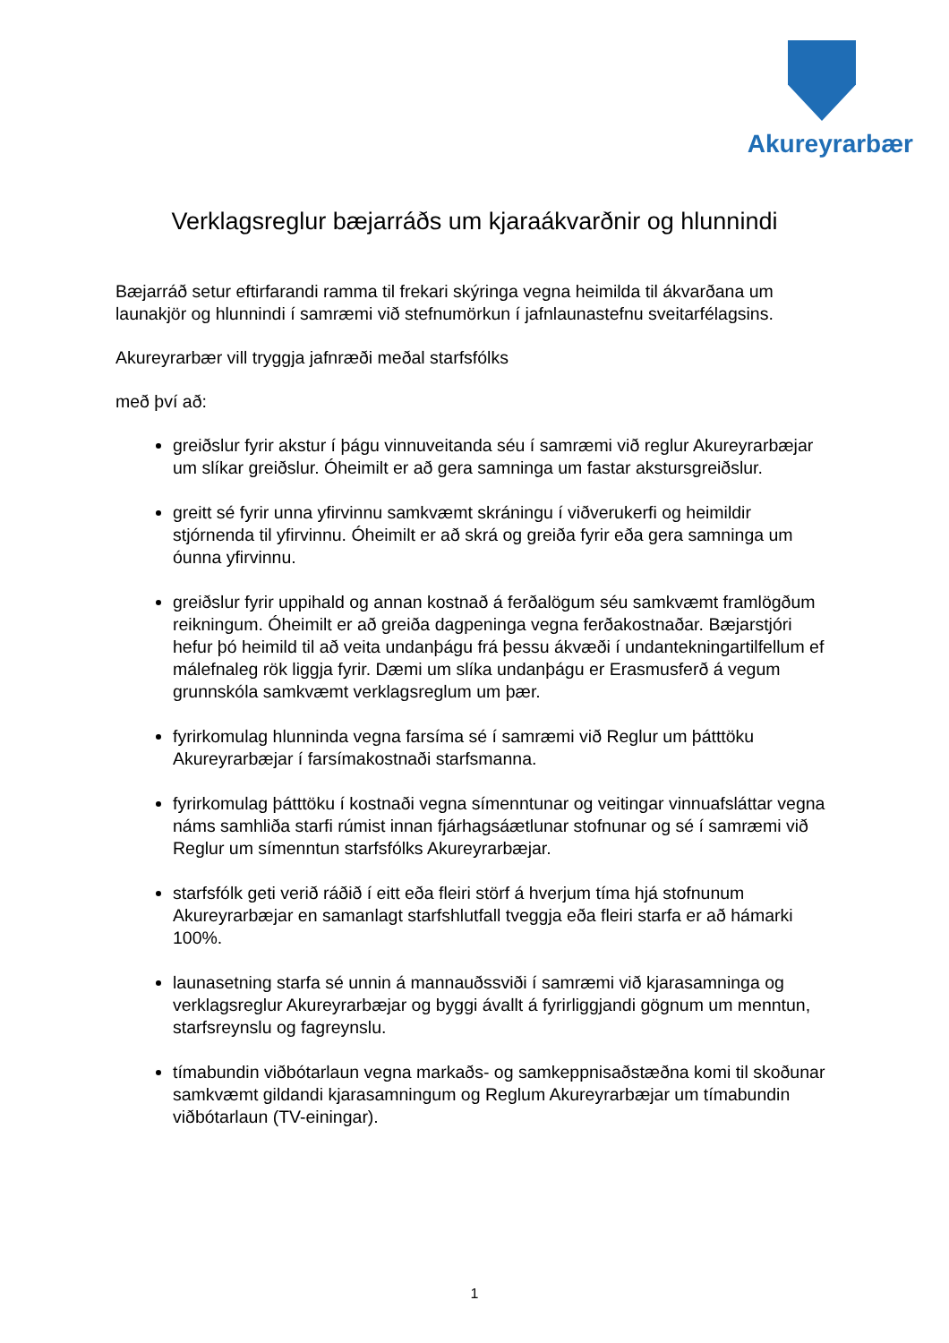Akureyrarbær
Verklagsreglur bæjarráðs um kjaraákvarðnir og hlunnindi
Bæjarráð setur eftirfarandi ramma til frekari skýringa vegna heimilda til ákvarðana um launakjör og hlunnindi í samræmi við stefnumörkun í jafnlaunastefnu sveitarfélagsins.
Akureyrarbær vill tryggja jafnræði meðal starfsfólks
með því að:
greiðslur fyrir akstur í þágu vinnuveitanda séu í samræmi við reglur Akureyrarbæjar um slíkar greiðslur. Óheimilt er að gera samninga um fastar akstursgreiðslur.
greitt sé fyrir unna yfirvinnu samkvæmt skráningu í viðverukerfi og heimildir stjórnenda til yfirvinnu. Óheimilt er að skrá og greiða fyrir eða gera samninga um óunna yfirvinnu.
greiðslur fyrir uppihald og annan kostnað á ferðalögum séu samkvæmt framlögðum reikningum. Óheimilt er að greiða dagpeninga vegna ferðakostnaðar. Bæjarstjóri hefur þó heimild til að veita undanþágu frá þessu ákvæði í undantekningartilfellum ef málefnaleg rök liggja fyrir. Dæmi um slíka undanþágu er Erasmusferð á vegum grunnskóla samkvæmt verklagsreglum um þær.
fyrirkomulag hlunninda vegna farsíma sé í samræmi við Reglur um þátttöku Akureyrarbæjar í farsímakostnaði starfsmanna.
fyrirkomulag þátttöku í kostnaði vegna símenntunar og veitingar vinnuafsláttar vegna náms samhliða starfi rúmist innan fjárhagsáætlunar stofnunar og sé í samræmi við Reglur um símenntun starfsfólks Akureyrarbæjar.
starfsfólk geti verið ráðið í eitt eða fleiri störf á hverjum tíma hjá stofnunum Akureyrarbæjar en samanlagt starfshlutfall tveggja eða fleiri starfa er að hámarki 100%.
launasetning starfa sé unnin á mannauðssviði í samræmi við kjarasamninga og verklagsreglur Akureyrarbæjar og byggi ávallt á fyrirliggjandi gögnum um menntun, starfsreynslu og fagreynslu.
tímabundin viðbótarlaun vegna markaðs- og samkeppnisaðstæðna komi til skoðunar samkvæmt gildandi kjarasamningum og Reglum Akureyrarbæjar um tímabundin viðbótarlaun (TV-einingar).
1